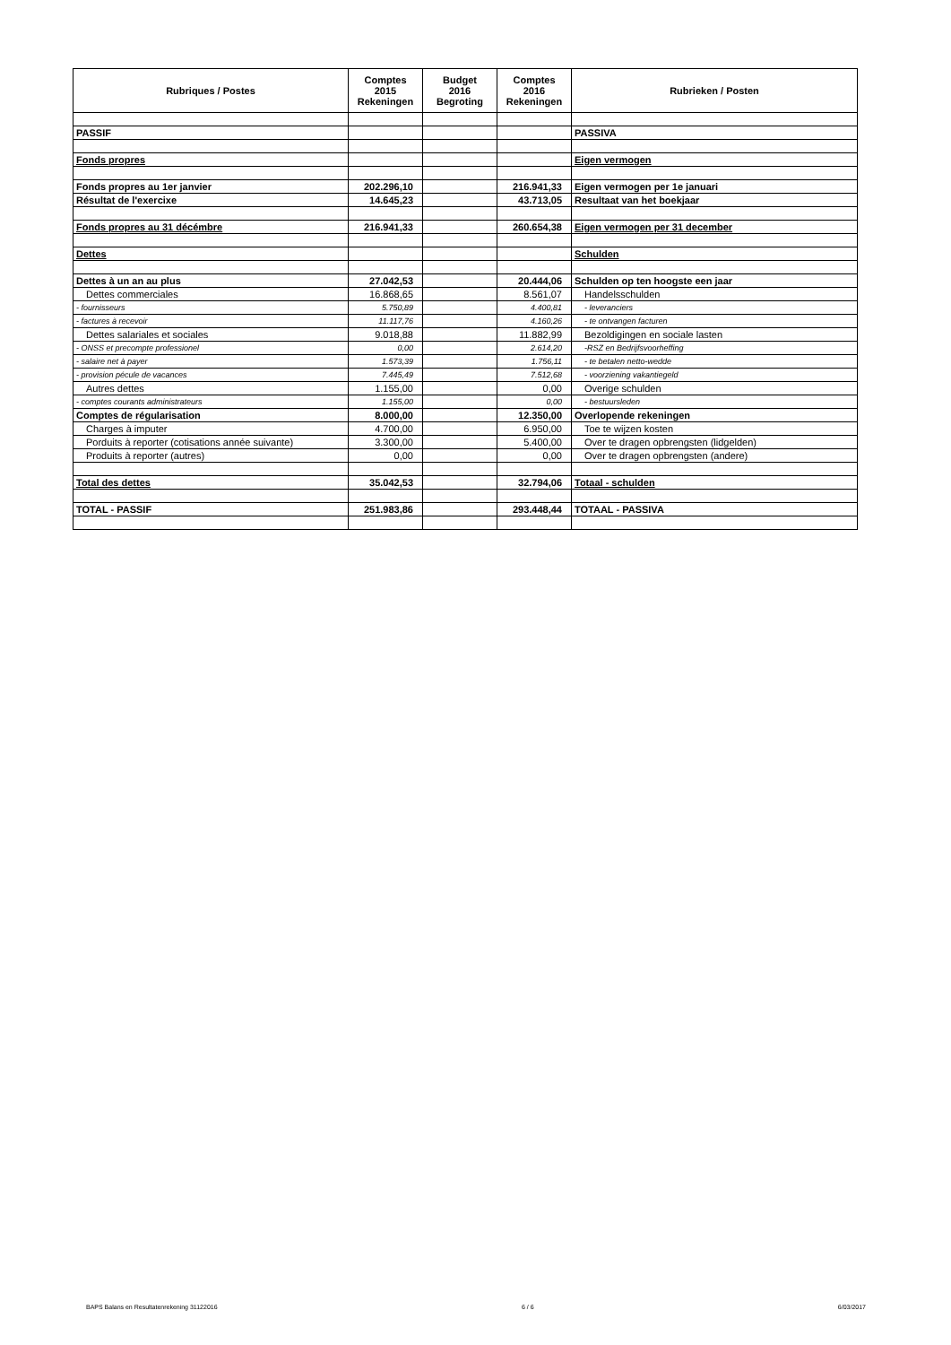| Rubriques / Postes | Comptes 2015 Rekeningen | Budget 2016 Begroting | Comptes 2016 Rekeningen | Rubrieken / Posten |
| --- | --- | --- | --- | --- |
| PASSIF | | | | PASSIVA |
| Fonds propres | | | | Eigen vermogen |
| Fonds propres au 1er janvier | 202.296,10 | | 216.941,33 | Eigen vermogen per 1e januari |
| Résultat de l'exercixe | 14.645,23 | | 43.713,05 | Resultaat van het boekjaar |
| Fonds propres au 31 décémbre | 216.941,33 | | 260.654,38 | Eigen vermogen per 31 december |
| Dettes | | | | Schulden |
| Dettes à un an au plus | 27.042,53 | | 20.444,06 | Schulden op ten hoogste een jaar |
| Dettes commerciales | 16.868,65 | | 8.561,07 | Handelsschulden |
| - fournisseurs | 5.750,89 | | 4.400,81 | - leveranciers |
| - factures à recevoir | 11.117,76 | | 4.160,26 | - te ontvangen facturen |
| Dettes salariales et sociales | 9.018,88 | | 11.882,99 | Bezoldigingen en sociale lasten |
| - ONSS et precompte professionel | 0,00 | | 2.614,20 | -RSZ en Bedrijfsvoorheffing |
| - salaire net à payer | 1.573,39 | | 1.756,11 | - te betalen netto-wedde |
| - provision pécule de vacances | 7.445,49 | | 7.512,68 | - voorziening vakantiegeld |
| Autres dettes | 1.155,00 | | 0,00 | Overige schulden |
| - comptes courants administrateurs | 1.155,00 | | 0,00 | - bestuursleden |
| Comptes de régularisation | 8.000,00 | | 12.350,00 | Overlopende rekeningen |
| Charges à imputer | 4.700,00 | | 6.950,00 | Toe te wijzen kosten |
| Porduits à reporter (cotisations année suivante) | 3.300,00 | | 5.400,00 | Over te dragen opbrengsten (lidgelden) |
| Produits à reporter (autres) | 0,00 | | 0,00 | Over te dragen opbrengsten (andere) |
| Total des dettes | 35.042,53 | | 32.794,06 | Totaal - schulden |
| TOTAL - PASSIF | 251.983,86 | | 293.448,44 | TOTAAL - PASSIVA |
BAPS Balans en Resultatenrekening 31122016 6 / 6 6/03/2017